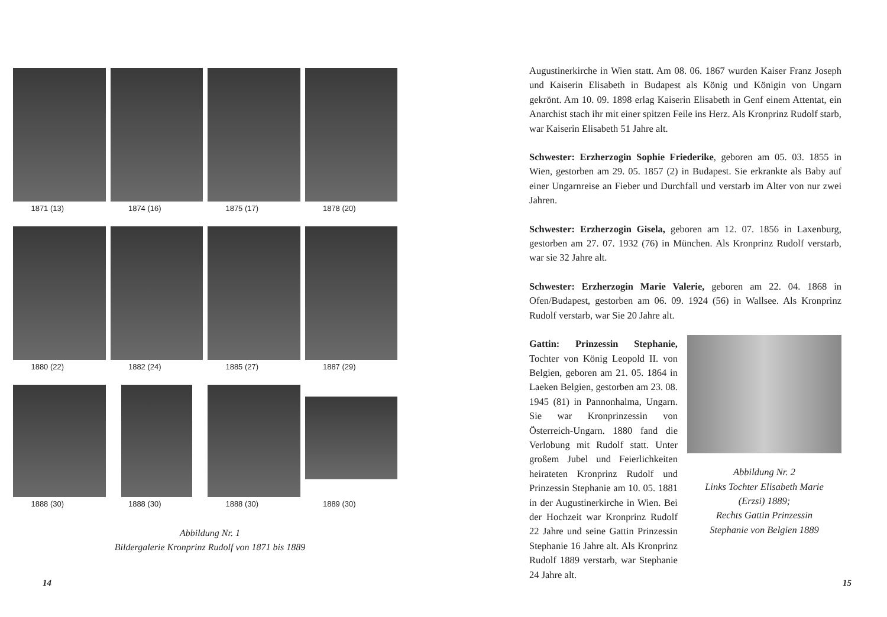1871 (13)
1874 (16)
1875 (17)
1878 (20)
1880 (22)
1882 (24)
1885 (27)
1887 (29)
1888 (30)
1888 (30)
1888 (30)
1889 (30)
Abbildung Nr. 1
Bildergalerie Kronprinz Rudolf von 1871 bis 1889
14
Augustinerkirche in Wien statt. Am 08. 06. 1867 wurden Kaiser Franz Joseph und Kaiserin Elisabeth in Budapest als König und Königin von Ungarn gekrönt. Am 10. 09. 1898 erlag Kaiserin Elisabeth in Genf einem Attentat, ein Anarchist stach ihr mit einer spitzen Feile ins Herz. Als Kronprinz Rudolf starb, war Kaiserin Elisabeth 51 Jahre alt.
Schwester: Erzherzogin Sophie Friederike, geboren am 05. 03. 1855 in Wien, gestorben am 29. 05. 1857 (2) in Budapest. Sie erkrankte als Baby auf einer Ungarnreise an Fieber und Durchfall und verstarb im Alter von nur zwei Jahren.
Schwester: Erzherzogin Gisela, geboren am 12. 07. 1856 in Laxenburg, gestorben am 27. 07. 1932 (76) in München. Als Kronprinz Rudolf verstarb, war sie 32 Jahre alt.
Schwester: Erzherzogin Marie Valerie, geboren am 22. 04. 1868 in Ofen/Budapest, gestorben am 06. 09. 1924 (56) in Wallsee. Als Kronprinz Rudolf verstarb, war Sie 20 Jahre alt.
Gattin: Prinzessin Stephanie, Tochter von König Leopold II. von Belgien, geboren am 21. 05. 1864 in Laeken Belgien, gestorben am 23. 08. 1945 (81) in Pannonhalma, Ungarn. Sie war Kronprinzessin von Österreich-Ungarn. 1880 fand die Verlobung mit Rudolf statt. Unter großem Jubel und Feierlichkeiten heirateten Kronprinz Rudolf und Prinzessin Stephanie am 10. 05. 1881 in der Augustinerkirche in Wien. Bei der Hochzeit war Kronprinz Rudolf 22 Jahre und seine Gattin Prinzessin Stephanie 16 Jahre alt. Als Kronprinz Rudolf 1889 verstarb, war Stephanie 24 Jahre alt.
Abbildung Nr. 2
Links Tochter Elisabeth Marie
(Erzsi) 1889;
Rechts Gattin Prinzessin
Stephanie von Belgien 1889
15